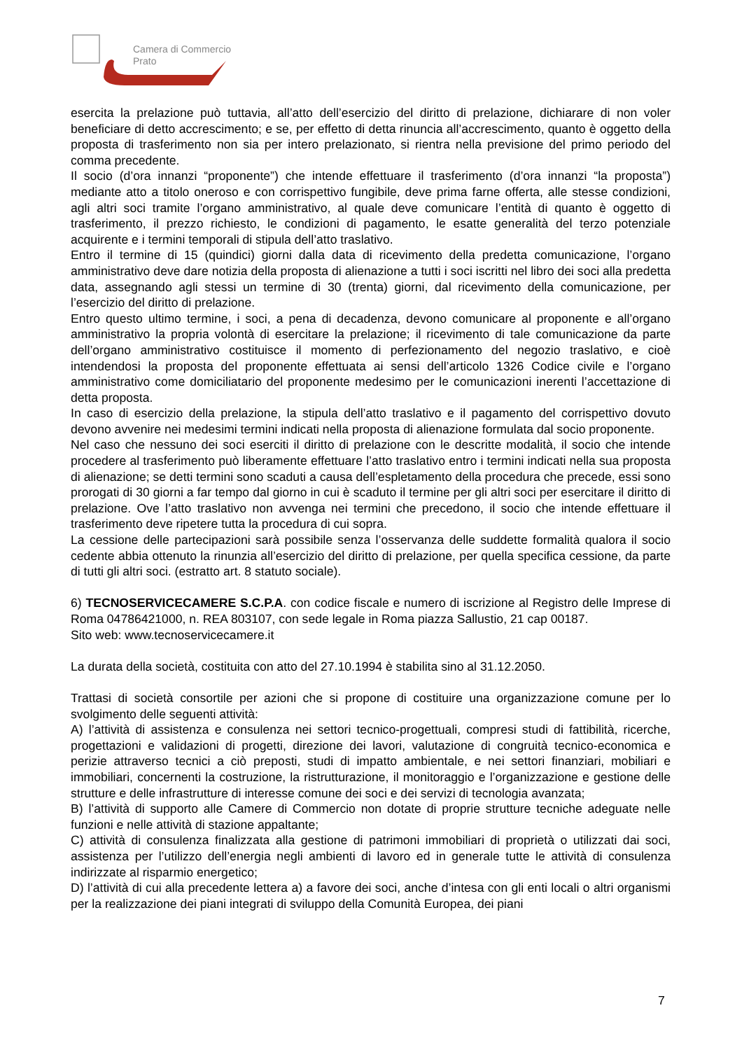Camera di Commercio
Prato
esercita la prelazione può tuttavia, all’atto dell’esercizio del diritto di prelazione, dichiarare di non voler beneficiare di detto accrescimento; e se, per effetto di detta rinuncia all’accrescimento, quanto è oggetto della proposta di trasferimento non sia per intero prelazionato, si rientra nella previsione del primo periodo del comma precedente.
Il socio (d’ora innanzi “proponente”) che intende effettuare il trasferimento (d’ora innanzi “la proposta”) mediante atto a titolo oneroso e con corrispettivo fungibile, deve prima farne offerta, alle stesse condizioni, agli altri soci tramite l’organo amministrativo, al quale deve comunicare l’entità di quanto è oggetto di trasferimento, il prezzo richiesto, le condizioni di pagamento, le esatte generalità del terzo potenziale acquirente e i termini temporali di stipula dell’atto traslativo.
Entro il termine di 15 (quindici) giorni dalla data di ricevimento della predetta comunicazione, l’organo amministrativo deve dare notizia della proposta di alienazione a tutti i soci iscritti nel libro dei soci alla predetta data, assegnando agli stessi un termine di 30 (trenta) giorni, dal ricevimento della comunicazione, per l’esercizio del diritto di prelazione.
Entro questo ultimo termine, i soci, a pena di decadenza, devono comunicare al proponente e all’organo amministrativo la propria volontà di esercitare la prelazione; il ricevimento di tale comunicazione da parte dell’organo amministrativo costituisce il momento di perfezionamento del negozio traslativo, e cioè intendendosi la proposta del proponente effettuata ai sensi dell’articolo 1326 Codice civile e l’organo amministrativo come domiciliatario del proponente medesimo per le comunicazioni inerenti l’accettazione di detta proposta.
In caso di esercizio della prelazione, la stipula dell’atto traslativo e il pagamento del corrispettivo dovuto devono avvenire nei medesimi termini indicati nella proposta di alienazione formulata dal socio proponente.
Nel caso che nessuno dei soci eserciti il diritto di prelazione con le descritte modalità, il socio che intende procedere al trasferimento può liberamente effettuare l’atto traslativo entro i termini indicati nella sua proposta di alienazione; se detti termini sono scaduti a causa dell’espletamento della procedura che precede, essi sono prorogati di 30 giorni a far tempo dal giorno in cui è scaduto il termine per gli altri soci per esercitare il diritto di prelazione. Ove l’atto traslativo non avvenga nei termini che precedono, il socio che intende effettuare il trasferimento deve ripetere tutta la procedura di cui sopra.
La cessione delle partecipazioni sarà possibile senza l’osservanza delle suddette formalità qualora il socio cedente abbia ottenuto la rinunzia all’esercizio del diritto di prelazione, per quella specifica cessione, da parte di tutti gli altri soci. (estratto art. 8 statuto sociale).
6) TECNOSERVICECAMERE S.C.P.A. con codice fiscale e numero di iscrizione al Registro delle Imprese di Roma 04786421000, n. REA 803107, con sede legale in Roma piazza Sallustio, 21 cap 00187.
Sito web: www.tecnoservicecamere.it
La durata della società, costituita con atto del 27.10.1994 è stabilita sino al 31.12.2050.
Trattasi di società consortile per azioni che si propone di costituire una organizzazione comune per lo svolgimento delle seguenti attività:
A) l’attività di assistenza e consulenza nei settori tecnico-progettuali, compresi studi di fattibilità, ricerche, progettazioni e validazioni di progetti, direzione dei lavori, valutazione di congruità tecnico-economica e perizie attraverso tecnici a ciò preposti, studi di impatto ambientale, e nei settori finanziari, mobiliari e immobiliari, concernenti la costruzione, la ristrutturazione, il monitoraggio e l’organizzazione e gestione delle strutture e delle infrastrutture di interesse comune dei soci e dei servizi di tecnologia avanzata;
B) l’attività di supporto alle Camere di Commercio non dotate di proprie strutture tecniche adeguate nelle funzioni e nelle attività di stazione appaltante;
C) attività di consulenza finalizzata alla gestione di patrimoni immobiliari di proprietà o utilizzati dai soci, assistenza per l’utilizzo dell’energia negli ambienti di lavoro ed in generale tutte le attività di consulenza indirizzate al risparmio energetico;
D) l’attività di cui alla precedente lettera a) a favore dei soci, anche d’intesa con gli enti locali o altri organismi per la realizzazione dei piani integrati di sviluppo della Comunità Europea, dei piani
7